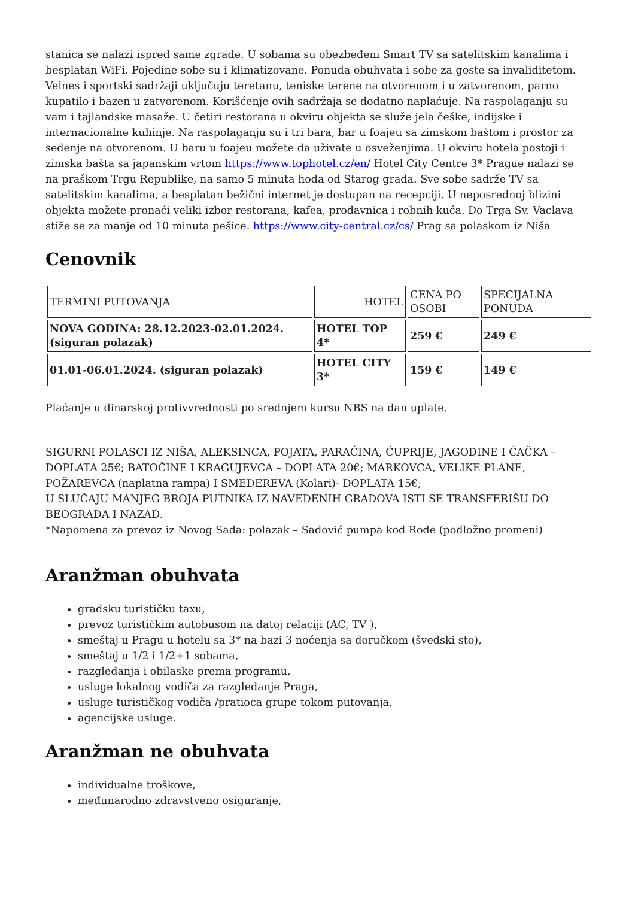stanica se nalazi ispred same zgrade. U sobama su obezbeđeni Smart TV sa satelitskim kanalima i besplatan WiFi. Pojedine sobe su i klimatizovane. Ponuda obuhvata i sobe za goste sa invaliditetom. Velnes i sportski sadržaji uključuju teretanu, teniske terene na otvorenom i u zatvorenom, parno kupatilo i bazen u zatvorenom. Korišćenje ovih sadržaja se dodatno naplaćuje. Na raspolaganju su vam i tajlandske masaže. U četiri restorana u okviru objekta se služe jela češke, indijske i internacionalne kuhinje. Na raspolaganju su i tri bara, bar u foajeu sa zimskom baštom i prostor za sedenje na otvorenom. U baru u foajeu možete da uživate u osveženjima. U okviru hotela postoji i zimska bašta sa japanskim vrtom https://www.tophotel.cz/en/ Hotel City Centre 3* Prague nalazi se na praškom Trgu Republike, na samo 5 minuta hoda od Starog grada. Sve sobe sadrže TV sa satelitskim kanalima, a besplatan bežični internet je dostupan na recepciji. U neposrednoj blizini objekta možete pronaći veliki izbor restorana, kafea, prodavnica i robnih kuća. Do Trga Sv. Vaclava stiže se za manje od 10 minuta pešice. https://www.city-central.cz/cs/ Prag sa polaskom iz Niša
Cenovnik
| TERMINI PUTOVANJA | HOTEL | CENA PO OSOBI | SPECIJALNA PONUDA |
| NOVA GODINA: 28.12.2023-02.01.2024. (siguran polazak) | HOTEL TOP 4* | 259 € | 249 € |
| 01.01-06.01.2024. (siguran polazak) | HOTEL CITY 3* | 159 € | 149 € |
Plaćanje u dinarskoj protivvrednosti po srednjem kursu NBS na dan uplate.
SIGURNI POLASCI IZ NIŠA, ALEKSINCA, POJATA, PARAĆINA, ĆUPRIJE, JAGODINE I ČAČKA – DOPLATA 25€; BATOČINE I KRAGUJEVCA – DOPLATA 20€; MARKOVCA, VELIKE PLANE, POŽAREVCA (naplatna rampa) I SMEDEREVA (Kolari)- DOPLATA 15€;
U SLUČAJU MANJEG BROJA PUTNIKA IZ NAVEDENIH GRADOVA ISTI SE TRANSFERIŠU DO BEOGRADA I NAZAD.
*Napomena za prevoz iz Novog Sada: polazak – Sadović pumpa kod Rode (podložno promeni)
Aranžman obuhvata
gradsku turističku taxu,
prevoz turističkim autobusom na datoj relaciji (AC, TV ),
smeštaj u Pragu u hotelu sa 3* na bazi 3 noćenja sa doručkom (švedski sto),
smeštaj u 1/2 i 1/2+1 sobama,
razgledanja i obilaske prema programu,
usluge lokalnog vodiča za razgledanje Praga,
usluge turističkog vodiča /pratioca grupe tokom putovanja,
agencijske usluge.
Aranžman ne obuhvata
individualne troškove,
međunarodno zdravstveno osiguranje,